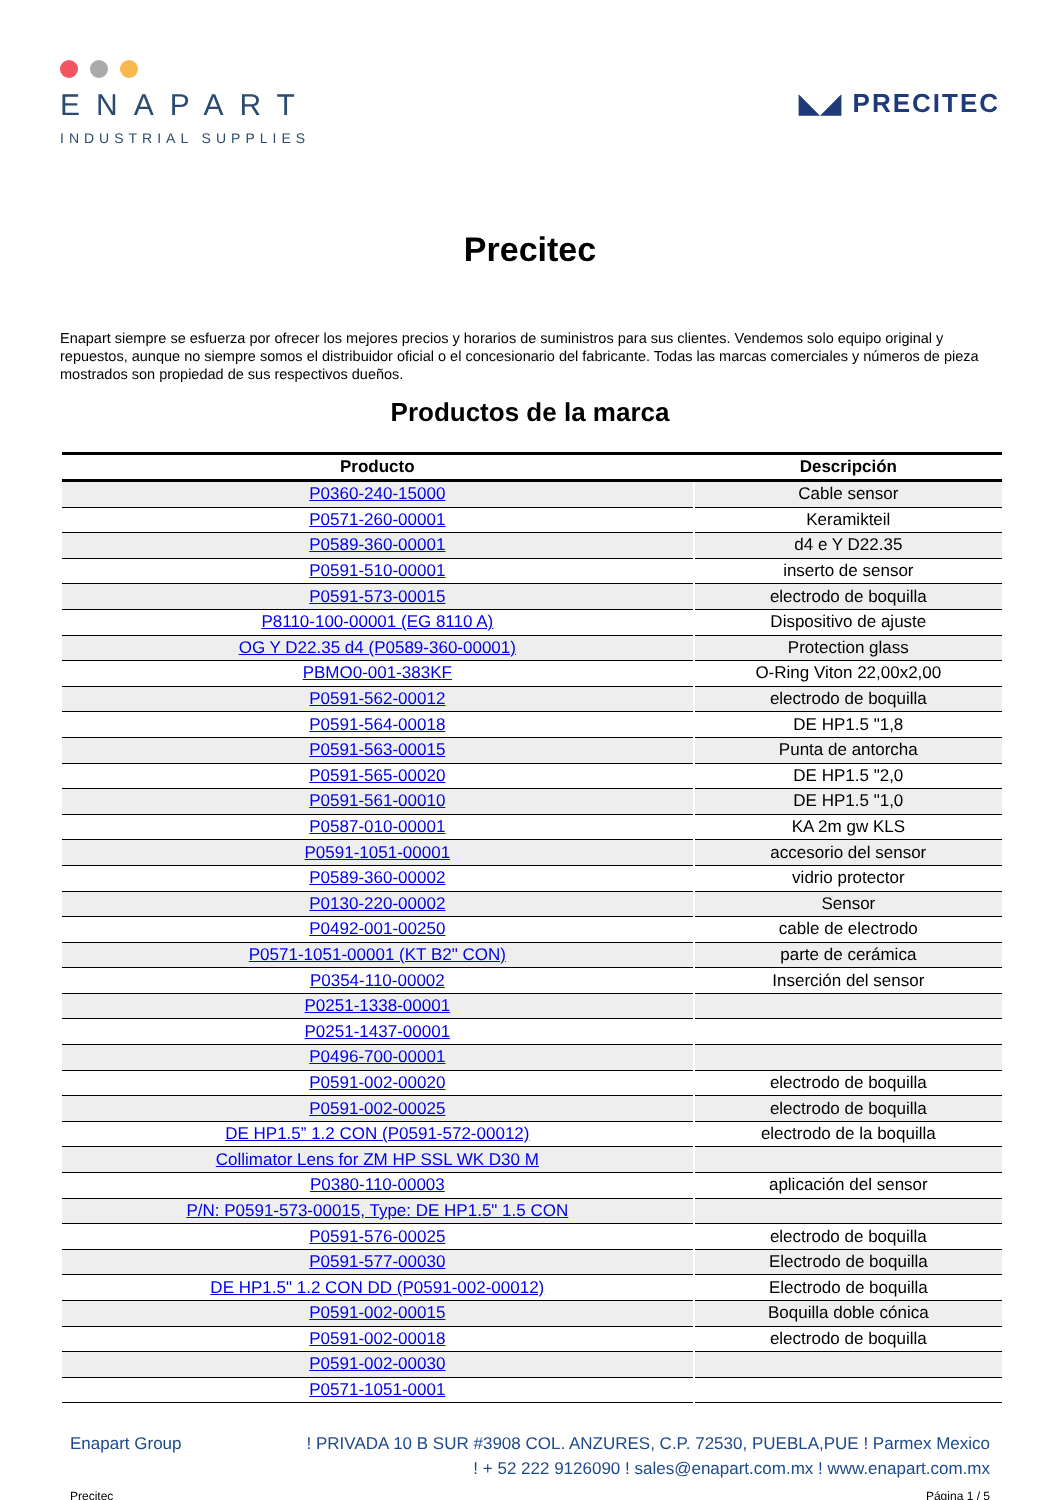ENAPART
INDUSTRIAL SUPPLIES
◣◢ PRECITEC
Precitec
Enapart siempre se esfuerza por ofrecer los mejores precios y horarios de suministros para sus clientes. Vendemos solo equipo original y repuestos, aunque no siempre somos el distribuidor oficial o el concesionario del fabricante. Todas las marcas comerciales y números de pieza mostrados son propiedad de sus respectivos dueños.
Productos de la marca
| Producto | Descripción |
| --- | --- |
| P0360-240-15000 | Cable sensor |
| P0571-260-00001 | Keramikteil |
| P0589-360-00001 | d4 e Y D22.35 |
| P0591-510-00001 | inserto de sensor |
| P0591-573-00015 | electrodo de boquilla |
| P8110-100-00001 (EG 8110 A) | Dispositivo de ajuste |
| OG Y D22.35 d4 (P0589-360-00001) | Protection glass |
| PBMO0-001-383KF | O-Ring Viton 22,00x2,00 |
| P0591-562-00012 | electrodo de boquilla |
| P0591-564-00018 | DE HP1.5 "1,8 |
| P0591-563-00015 | Punta de antorcha |
| P0591-565-00020 | DE HP1.5 "2,0 |
| P0591-561-00010 | DE HP1.5 "1,0 |
| P0587-010-00001 | KA 2m gw KLS |
| P0591-1051-00001 | accesorio del sensor |
| P0589-360-00002 | vidrio protector |
| P0130-220-00002 | Sensor |
| P0492-001-00250 | cable de electrodo |
| P0571-1051-00001 (KT B2" CON) | parte de cerámica |
| P0354-110-00002 | Inserción del sensor |
| P0251-1338-00001 | |
| P0251-1437-00001 | |
| P0496-700-00001 | |
| P0591-002-00020 | electrodo de boquilla |
| P0591-002-00025 | electrodo de boquilla |
| DE HP1.5” 1.2 CON (P0591-572-00012) | electrodo de la boquilla |
| Collimator Lens for ZM HP SSL WK D30 M | |
| P0380-110-00003 | aplicación del sensor |
| P/N: P0591-573-00015, Type: DE HP1.5" 1.5 CON | |
| P0591-576-00025 | electrodo de boquilla |
| P0591-577-00030 | Electrodo de boquilla |
| DE HP1.5" 1.2 CON DD (P0591-002-00012) | Electrodo de boquilla |
| P0591-002-00015 | Boquilla doble cónica |
| P0591-002-00018 | electrodo de boquilla |
| P0591-002-00030 | |
| P0571-1051-0001 | |
Enapart Group ! PRIVADA 10 B SUR #3908 COL. ANZURES, C.P. 72530, PUEBLA,PUE ! Parmex Mexico
! + 52 222 9126090 ! sales@enapart.com.mx ! www.enapart.com.mx
Precitec Página 1 / 5